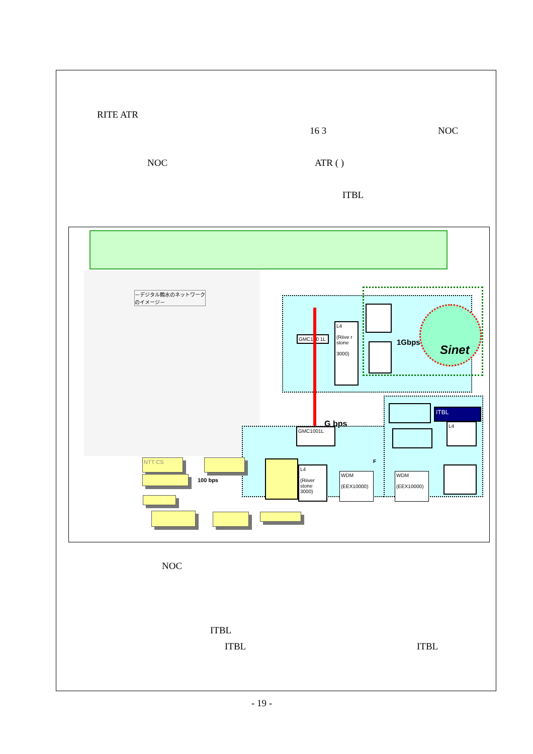RITE ATR
16 3 NOC
NOC ATR ( )
ITBL
－デジタル鶴水のネットワークのイメージ－
Sinet
1Gbps
GMC100 1L
L4
(Riive r stone
3000)
G bps
GMC1001L
F
L4
(Riiver stone 3000)
WDM
(EEX10000)
WDM
(EEX10000)
ITBL
L4
NTT CS
100 bps
NOC
ITBL
ITBL ITBL
- 19 -